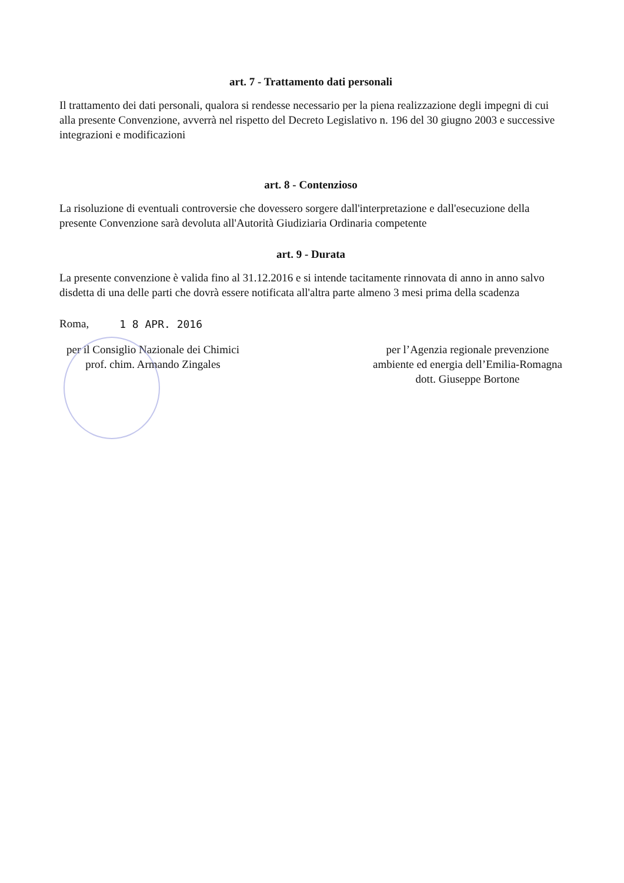art. 7 - Trattamento dati personali
Il trattamento dei dati personali, qualora si rendesse necessario per la piena realizzazione degli impegni di cui alla presente Convenzione, avverrà nel rispetto del Decreto Legislativo n. 196 del 30 giugno 2003 e successive integrazioni e modificazioni
art. 8 - Contenzioso
La risoluzione di eventuali controversie che dovessero sorgere dall'interpretazione e dall'esecuzione della presente Convenzione sarà devoluta all'Autorità Giudiziaria Ordinaria competente
art. 9 - Durata
La presente convenzione è valida fino al 31.12.2016 e si intende tacitamente rinnovata di anno in anno salvo disdetta di una delle parti che dovrà essere notificata all'altra parte almeno 3 mesi prima della scadenza
Roma, 1 8 APR. 2016
per il Consiglio Nazionale dei Chimici
prof. chim. Armando Zingales
per l’Agenzia regionale prevenzione
ambiente ed energia dell’Emilia-Romagna
dott. Giuseppe Bortone